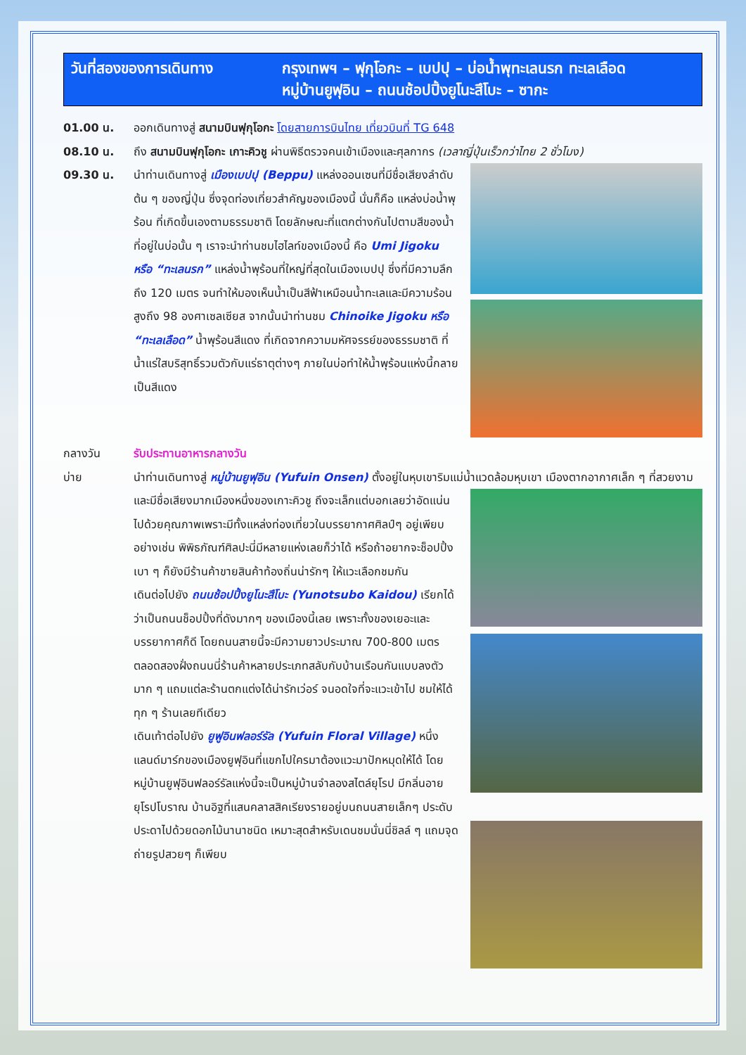วันที่สองของการเดินทาง กรุงเทพฯ – ฟุกุโอกะ – เบปปุ – บ่อน้ำพุทะเลนรก ทะเลเลือด
หมู่บ้านยูฟุอิน – ถนนช้อปปิ้งยูโนะสึโบะ – ซากะ
01.00 น. ออกเดินทางสู่ สนามบินฟุกุโอกะ โดยสายการบินไทย เที่ยวบินที่ TG 648
08.10 น. ถึง สนามบินฟุกุโอกะ เกาะคิวชู ผ่านพิธีตรวจคนเข้าเมืองและศุลกากร (เวลาญี่ปุ่นเร็วกว่าไทย 2 ชั่วโมง)
09.30 น. นำท่านเดินทางสู่ เมืองเบปปุ (Beppu) แหล่งออนเซนที่มีชื่อเสียงลำดับต้น ๆ ของญี่ปุ่น ซึ่งจุดท่องเที่ยวสำคัญของเมืองนี้ นั่นก็คือ แหล่งบ่อน้ำพุร้อน ที่เกิดขึ้นเองตามธรรมชาติ โดยลักษณะที่แตกต่างกันไปตามสีของน้ำที่อยู่ในบ่อนั้น ๆ เราจะนำท่านชมไฮไลท์ของเมืองนี้ คือ Umi Jigoku หรือ “ทะเลนรก” แหล่งน้ำพุร้อนที่ใหญ่ที่สุดในเมืองเบปปุ ซึ่งที่มีความลึกถึง 120 เมตร จนทำให้มองเห็นน้ำเป็นสีฟ้าเหมือนน้ำทะเลและมีความร้อนสูงถึง 98 องศาเซลเซียส จากนั้นนำท่านชม Chinoike Jigoku หรือ “ทะเลเลือด” น้ำพุร้อนสีแดง ที่เกิดจากความมหัศจรรย์ของธรรมชาติ ที่น้ำแร่ใสบริสุทธิ์รวมตัวกับแร่ธาตุต่างๆ ภายในบ่อทำให้น้ำพุร้อนแห่งนี้กลายเป็นสีแดง
กลางวัน รับประทานอาหารกลางวัน
บ่าย นำท่านเดินทางสู่ หมู่บ้านยูฟุอิน (Yufuin Onsen) ตั้งอยู่ในหุบเขาริมแม่น้ำแวดล้อมหุบเขา เมืองตาก
อากาศเล็ก ๆ ที่สวยงามและมีชื่อเสียงมากเมืองหนึ่งของเกาะคิวชู ถึงจะเล็กแต่บอกเลยว่าอัดแน่นไปด้วยคุณภาพเพราะมีทั้งแหล่งท่องเที่ยวในบรรยากาศศิลป์ๆ อยู่เพียบ อย่างเช่น พิพิธภัณฑ์ศิลปะนี่มีหลายแห่งเลยก็ว่าได้ หรือถ้าอยากจะช็อปปิ้งเบา ๆ ก็ยังมีร้านค้าขายสินค้าท้องถิ่นน่ารักๆ ให้แวะเลือกชมกัน
เดินต่อไปยัง ถนนช้อปปิ้งยูโนะสึโบะ (Yunotsubo Kaidou) เรียกได้ว่าเป็นถนนช็อปปิ้งที่ดังมากๆ ของเมืองนี้เลย เพราะทั้งของเยอะและบรรยากาศก็ดี โดยถนนสายนี้จะมีความยาวประมาณ 700-800 เมตร ตลอดสองฝั่งถนนนี่ร้านค้าหลายประเภทสลับกับบ้านเรือนกันแบบลงตัวมาก ๆ แถมแต่ละร้านตกแต่งได้น่ารักเว่อร์ จนอดใจที่จะแวะเข้าไป ชมให้ได้ทุก ๆ ร้านเลยทีเดียว
เดินเท้าต่อไปยัง ยูฟูอินฟลอร์รัล (Yufuin Floral Village) หนึ่งแลนด์มาร์กของเมืองยูฟุอินที่แขกไปใครมาต้องแวะมาปักหมุดให้ได้ โดยหมู่บ้านยูฟุอินฟลอร์รัลแห่งนี้จะเป็นหมู่บ้านจำลองสไตล์ยุโรป มีกลิ่นอายยุโรปโบราณ บ้านอิฐที่แสนคลาสสิคเรียงรายอยู่บนถนนสายเล็กๆ ประดับประดาไปด้วยดอกไม้นานาชนิด เหมาะสุดสำหรับเดนชมนั่นนี่ชิลล์ ๆ แถมจุดถ่ายรูปสวยๆ ก็เพียบ